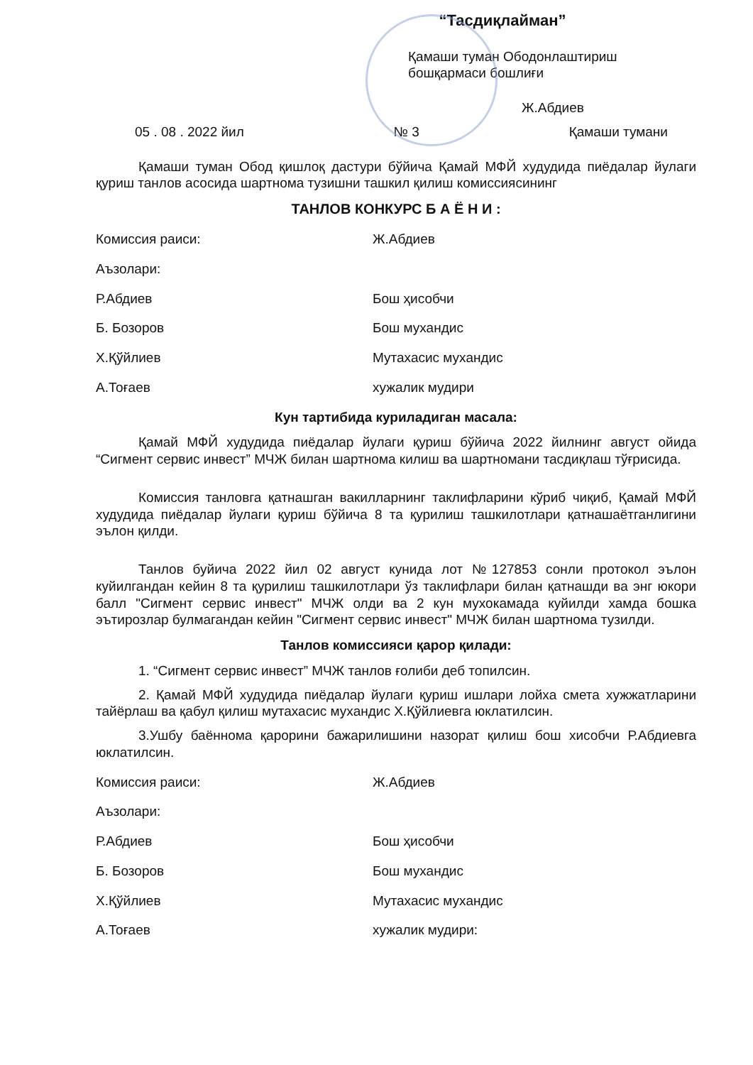“Тасдиқлайман”
Қамаши туман Ободонлаштириш бошқармаси бошлиғи
Ж.Абдиев
05 . 08 . 2022 йил № 3 Қамаши тумани
Қамаши туман Обод қишлоқ дастури бўйича Қамай МФЙ худудида пиёдалар йулаги қуриш танлов асосида шартнома тузишни ташкил қилиш комиссиясининг
ТАНЛОВ КОНКУРС Б А Ё Н И :
Комиссия раиси: Ж.Абдиев
Аъзолари:
Р.Абдиев Бош ҳисобчи
Б. Бозоров Бош мухандис
Х.Қўйлиев Мутахасис мухандис
А.Тоғаев хужалик мудири
Кун тартибида куриладиган масала:
Қамай МФЙ худудида пиёдалар йулаги қуриш бўйича 2022 йилнинг август ойида “Сигмент сервис инвест” МЧЖ билан шартнома килиш ва шартномани тасдиқлаш тўғрисида.
Комиссия танловга қатнашган вакилларнинг таклифларини кўриб чиқиб, Қамай МФЙ худудида пиёдалар йулаги қуриш бўйича 8 та қурилиш ташкилотлари қатнашаётганлигини эълон қилди.
Танлов буйича 2022 йил 02 август кунида лот №127853 сонли протокол эълон куйилгандан кейин 8 та қурилиш ташкилотлари ўз таклифлари билан қатнашди ва энг юкори балл "Сигмент сервис инвест" МЧЖ олди ва 2 кун мухокамада куйилди хамда бошка эътирозлар булмагандан кейин "Сигмент сервис инвест" МЧЖ билан шартнома тузилди.
Танлов комиссияси қарор қилади:
1. “Сигмент сервис инвест” МЧЖ танлов ғолиби деб топилсин.
2. Қамай МФЙ худудида пиёдалар йулаги қуриш ишлари лойха смета хужжатларини тайёрлаш ва қабул қилиш мутахасис мухандис Х.Қўйлиевга юклатилсин.
3.Ушбу баённома қарорини бажарилишини назорат қилиш бош хисобчи Р.Абдиевга юклатилсин.
Комиссия раиси: Ж.Абдиев
Аъзолари:
Р.Абдиев Бош ҳисобчи
Б. Бозоров Бош мухандис
Х.Қўйлиев Мутахасис мухандис
А.Тоғаев хужалик мудири: